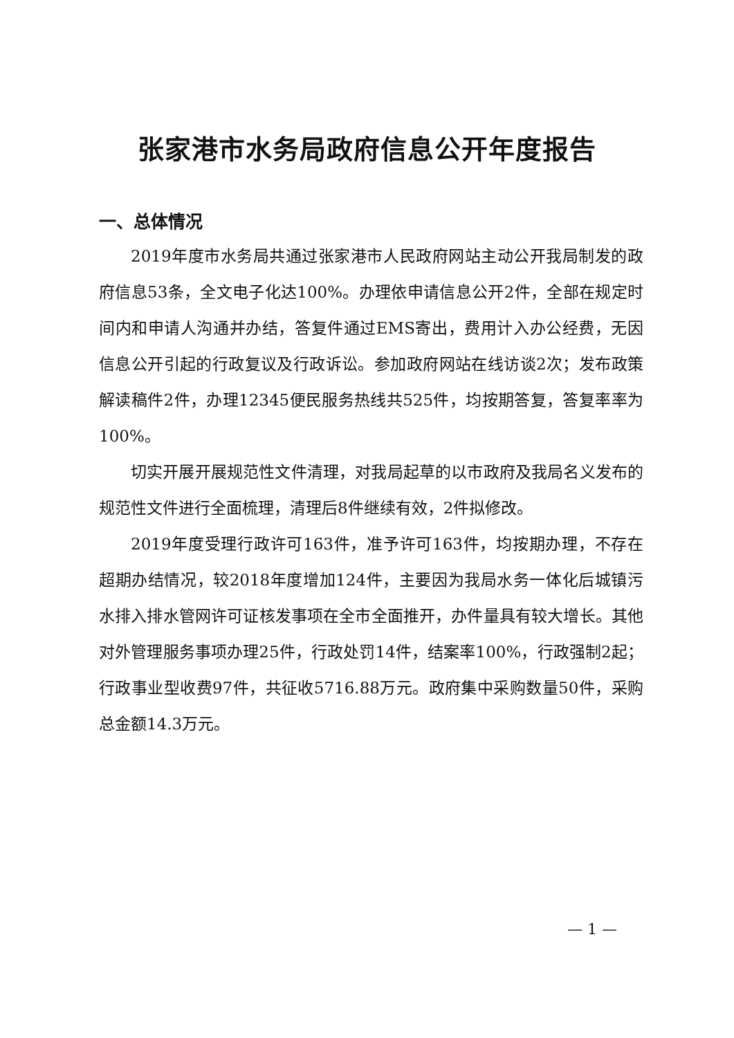张家港市水务局政府信息公开年度报告
一、总体情况
2019年度市水务局共通过张家港市人民政府网站主动公开我局制发的政府信息53条，全文电子化达100%。办理依申请信息公开2件，全部在规定时间内和申请人沟通并办结，答复件通过EMS寄出，费用计入办公经费，无因信息公开引起的行政复议及行政诉讼。参加政府网站在线访谈2次；发布政策解读稿件2件，办理12345便民服务热线共525件，均按期答复，答复率率为100%。
切实开展开展规范性文件清理，对我局起草的以市政府及我局名义发布的规范性文件进行全面梳理，清理后8件继续有效，2件拟修改。
2019年度受理行政许可163件，准予许可163件，均按期办理，不存在超期办结情况，较2018年度增加124件，主要因为我局水务一体化后城镇污水排入排水管网许可证核发事项在全市全面推开，办件量具有较大增长。其他对外管理服务事项办理25件，行政处罚14件，结案率100%，行政强制2起；行政事业型收费97件，共征收5716.88万元。政府集中采购数量50件，采购总金额14.3万元。
— 1 —